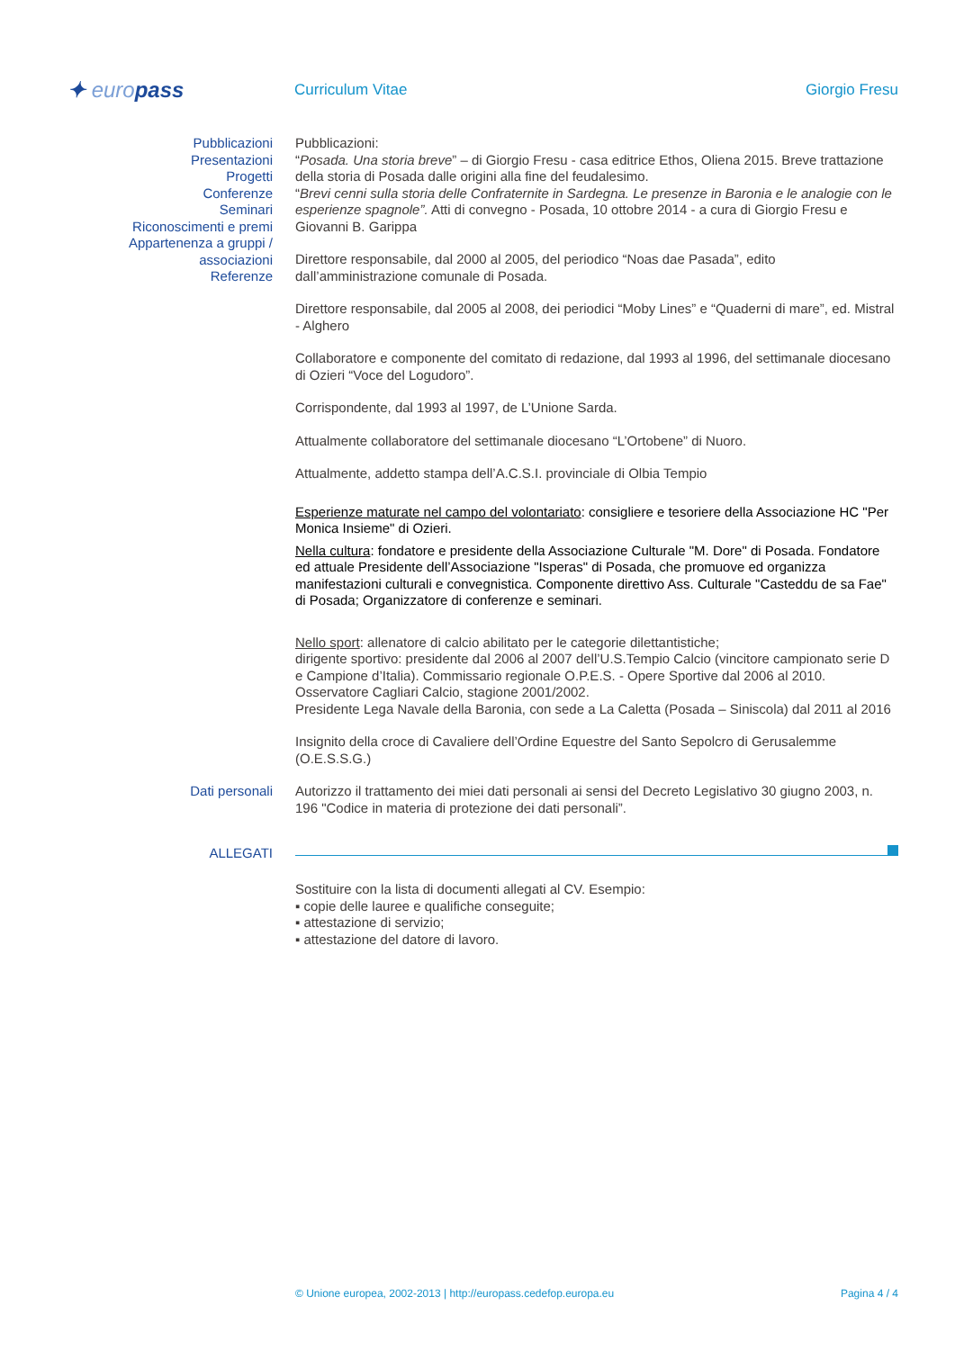✦ europass
Curriculum Vitae Giorgio Fresu
Pubblicazioni
Presentazioni
Progetti
Conferenze
Seminari
Riconoscimenti e premi
Appartenenza a gruppi / associazioni
Referenze
Pubblicazioni:
“Posada. Una storia breve” – di Giorgio Fresu - casa editrice Ethos, Oliena 2015. Breve trattazione della storia di Posada dalle origini alla fine del feudalesimo.
“Brevi cenni sulla storia delle Confraternite in Sardegna. Le presenze in Baronia e le analogie con le esperienze spagnole”. Atti di convegno - Posada, 10 ottobre 2014 - a cura di Giorgio Fresu e Giovanni B. Garippa
Direttore responsabile, dal 2000 al 2005, del periodico “Noas dae Pasada”, edito dall’amministrazione comunale di Posada.
Direttore responsabile, dal 2005 al 2008, dei periodici “Moby Lines” e “Quaderni di mare”, ed. Mistral - Alghero
Collaboratore e componente del comitato di redazione, dal 1993 al 1996, del settimanale diocesano di Ozieri “Voce del Logudoro”.
Corrispondente, dal 1993 al 1997, de L’Unione Sarda.
Attualmente collaboratore del settimanale diocesano “L’Ortobene” di Nuoro.
Attualmente, addetto stampa dell’A.C.S.I. provinciale di Olbia Tempio
Esperienze maturate nel campo del volontariato: consigliere e tesoriere della Associazione HC "Per Monica Insieme" di Ozieri.
Nella cultura: fondatore e presidente della Associazione Culturale "M. Dore" di Posada. Fondatore ed attuale Presidente dell’Associazione "Isperas" di Posada, che promuove ed organizza manifestazioni culturali e convegnistica. Componente direttivo Ass. Culturale "Casteddu de sa Fae" di Posada; Organizzatore di conferenze e seminari.
Nello sport: allenatore di calcio abilitato per le categorie dilettantistiche;
dirigente sportivo: presidente dal 2006 al 2007 dell’U.S.Tempio Calcio (vincitore campionato serie D e Campione d’Italia). Commissario regionale O.P.E.S. - Opere Sportive dal 2006 al 2010. Osservatore Cagliari Calcio, stagione 2001/2002.
Presidente Lega Navale della Baronia, con sede a La Caletta (Posada – Siniscola) dal 2011 al 2016
Insignito della croce di Cavaliere dell’Ordine Equestre del Santo Sepolcro di Gerusalemme (O.E.S.S.G.)
Dati personali Autorizzo il trattamento dei miei dati personali ai sensi del Decreto Legislativo 30 giugno 2003, n. 196 "Codice in materia di protezione dei dati personali”.
ALLEGATI
Sostituire con la lista di documenti allegati al CV. Esempio:
▪ copie delle lauree e qualifiche conseguite;
▪ attestazione di servizio;
▪ attestazione del datore di lavoro.
© Unione europea, 2002-2013 | http://europass.cedefop.europa.eu Pagina 4 / 4